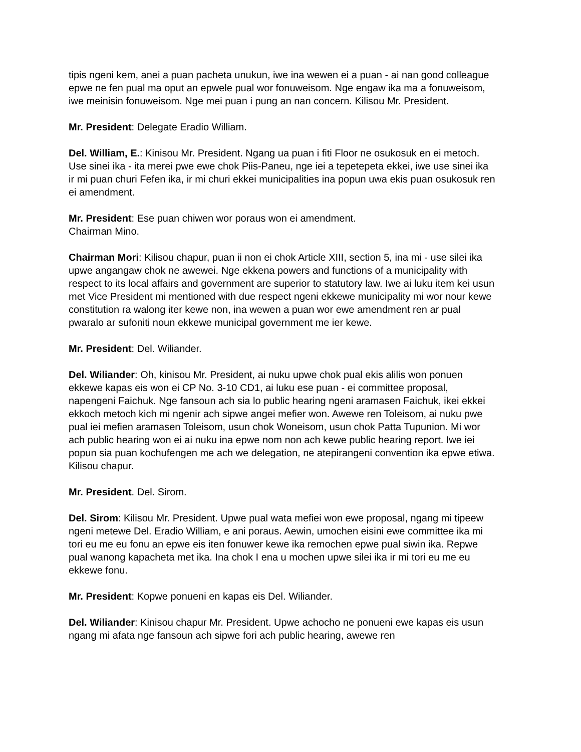tipis ngeni kem, anei a puan pacheta unukun, iwe ina wewen ei a puan - ai nan good colleague epwe ne fen pual ma oput an epwele pual wor fonuweisom. Nge engaw ika ma a fonuweisom, iwe meinisin fonuweisom. Nge mei puan i pung an nan concern. Kilisou Mr. President.
Mr. President: Delegate Eradio William.
Del. William, E.: Kinisou Mr. President. Ngang ua puan i fiti Floor ne osukosuk en ei metoch. Use sinei ika - ita merei pwe ewe chok Piis-Paneu, nge iei a tepetepeta ekkei, iwe use sinei ika ir mi puan churi Fefen ika, ir mi churi ekkei municipalities ina popun uwa ekis puan osukosuk ren ei amendment.
Mr. President: Ese puan chiwen wor poraus won ei amendment.
Chairman Mino.
Chairman Mori: Kilisou chapur, puan ii non ei chok Article XIII, section 5, ina mi - use silei ika upwe angangaw chok ne awewei. Nge ekkena powers and functions of a municipality with respect to its local affairs and government are superior to statutory law. Iwe ai luku item kei usun met Vice President mi mentioned with due respect ngeni ekkewe municipality mi wor nour kewe constitution ra walong iter kewe non, ina wewen a puan wor ewe amendment ren ar pual pwaralo ar sufoniti noun ekkewe municipal government me ier kewe.
Mr. President: Del. Wiliander.
Del. Wiliander: Oh, kinisou Mr. President, ai nuku upwe chok pual ekis alilis won ponuen ekkewe kapas eis won ei CP No. 3-10 CD1, ai luku ese puan - ei committee proposal, napengeni Faichuk. Nge fansoun ach sia lo public hearing ngeni aramasen Faichuk, ikei ekkei ekkoch metoch kich mi ngenir ach sipwe angei mefier won. Awewe ren Toleisom, ai nuku pwe pual iei mefien aramasen Toleisom, usun chok Woneisom, usun chok Patta Tupunion. Mi wor ach public hearing won ei ai nuku ina epwe nom non ach kewe public hearing report. Iwe iei popun sia puan kochufengen me ach we delegation, ne atepirangeni convention ika epwe etiwa. Kilisou chapur.
Mr. President. Del. Sirom.
Del. Sirom: Kilisou Mr. President. Upwe pual wata mefiei won ewe proposal, ngang mi tipeew ngeni metewe Del. Eradio William, e ani poraus. Aewin, umochen eisini ewe committee ika mi tori eu me eu fonu an epwe eis iten fonuwer kewe ika remochen epwe pual siwin ika. Repwe pual wanong kapacheta met ika. Ina chok I ena u mochen upwe silei ika ir mi tori eu me eu ekkewe fonu.
Mr. President: Kopwe ponueni en kapas eis Del. Wiliander.
Del. Wiliander: Kinisou chapur Mr. President. Upwe achocho ne ponueni ewe kapas eis usun ngang mi afata nge fansoun ach sipwe fori ach public hearing, awewe ren